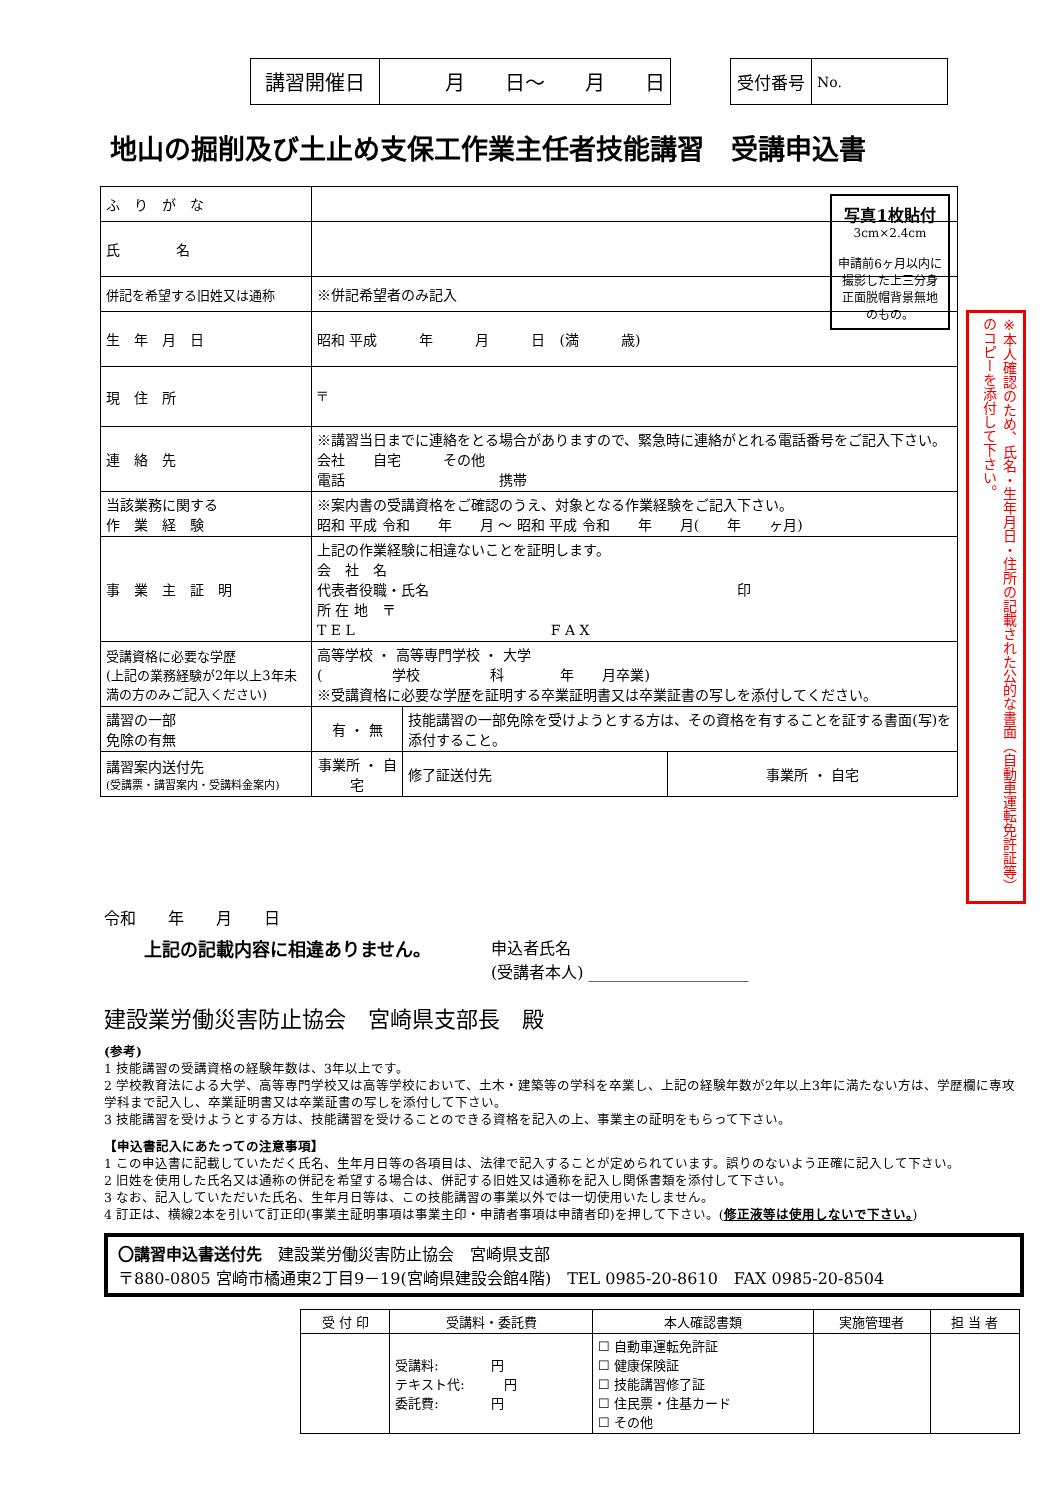| 講習開催日 | 月 日～ 月 日 |
| 受付番号 | No. |
地山の掘削及び土止め支保工作業主任者技能講習　受講申込書
写真1枚貼付
3cm×2.4cm
申請前6ヶ月以内に撮影した上三分身正面脱帽背景無地のもの。
※本人確認のため、氏名・生年月日・住所の記載された公的な書面（自動車運転免許証等）のコピーを添付して下さい。
| ふ り が な | | | |
| 氏 名 | | | |
| 併記を希望する旧姓又は通称 | ※併記希望者のみ記入 | | |
| 生 年 月 日 | 昭和 平成 年 月 日 (満 歳) | | |
| 現 住 所 | 〒 | | |
| 連 絡 先 | ※講習当日までに連絡をとる場合がありますので、緊急時に連絡がとれる電話番号をご記入下さい。 会社 自宅 その他 電話 携帯 | | |
| 当該業務に関する 作 業 経 験 | ※案内書の受講資格をご確認のうえ、対象となる作業経験をご記入下さい。 昭和 平成 令和 年 月 ～ 昭和 平成 令和 年 月( 年 ヶ月) | | |
| 事 業 主 証 明 | 上記の作業経験に相違ないことを証明します。 会 社 名 代表者役職・氏名 印 所 在 地 〒 T E L F A X | | |
| 受講資格に必要な学歴 (上記の業務経験が2年以上3年未満の方のみご記入ください) | 高等学校 ・ 高等専門学校 ・ 大学 ( 学校 科 年 月卒業) ※受講資格に必要な学歴を証明する卒業証明書又は卒業証書の写しを添付してください。 | | |
| 講習の一部 免除の有無 | 有 ・ 無 | 技能講習の一部免除を受けようとする方は、その資格を有することを証する書面(写)を添付すること。 | |
| 講習案内送付先 (受講票・講習案内・受講料金案内) | 事業所 ・ 自宅 | 修了証送付先 | 事業所 ・ 自宅 |
令和　　年　　月　　日
上記の記載内容に相違ありません。 申込者氏名
(受講者本人) ____________________
建設業労働災害防止協会　宮崎県支部長　殿
(参考)
1 技能講習の受講資格の経験年数は、3年以上です。
2 学校教育法による大学、高等専門学校又は高等学校において、土木・建築等の学科を卒業し、上記の経験年数が2年以上3年に満たない方は、学歴欄に専攻学科まで記入し、卒業証明書又は卒業証書の写しを添付して下さい。
3 技能講習を受けようとする方は、技能講習を受けることのできる資格を記入の上、事業主の証明をもらって下さい。
【申込書記入にあたっての注意事項】
1 この申込書に記載していただく氏名、生年月日等の各項目は、法律で記入することが定められています。誤りのないよう正確に記入して下さい。
2 旧姓を使用した氏名又は通称の併記を希望する場合は、併記する旧姓又は通称を記入し関係書類を添付して下さい。
3 なお、記入していただいた氏名、生年月日等は、この技能講習の事業以外では一切使用いたしません。
4 訂正は、横線2本を引いて訂正印(事業主証明事項は事業主印・申請者事項は申請者印)を押して下さい。(修正液等は使用しないで下さい。)
〇講習申込書送付先　建設業労働災害防止協会　宮崎県支部
〒880-0805 宮崎市橘通東2丁目9－19(宮崎県建設会館4階)　TEL 0985-20-8610　FAX 0985-20-8504
| 受 付 印 | 受講料・委託費 | 本人確認書類 | 実施管理者 | 担 当 者 |
| | 受講料: 円 テキスト代: 円 委託費: 円 | ☐ 自動車運転免許証 ☐ 健康保険証 ☐ 技能講習修了証 ☐ 住民票・住基カード ☐ その他 | | |